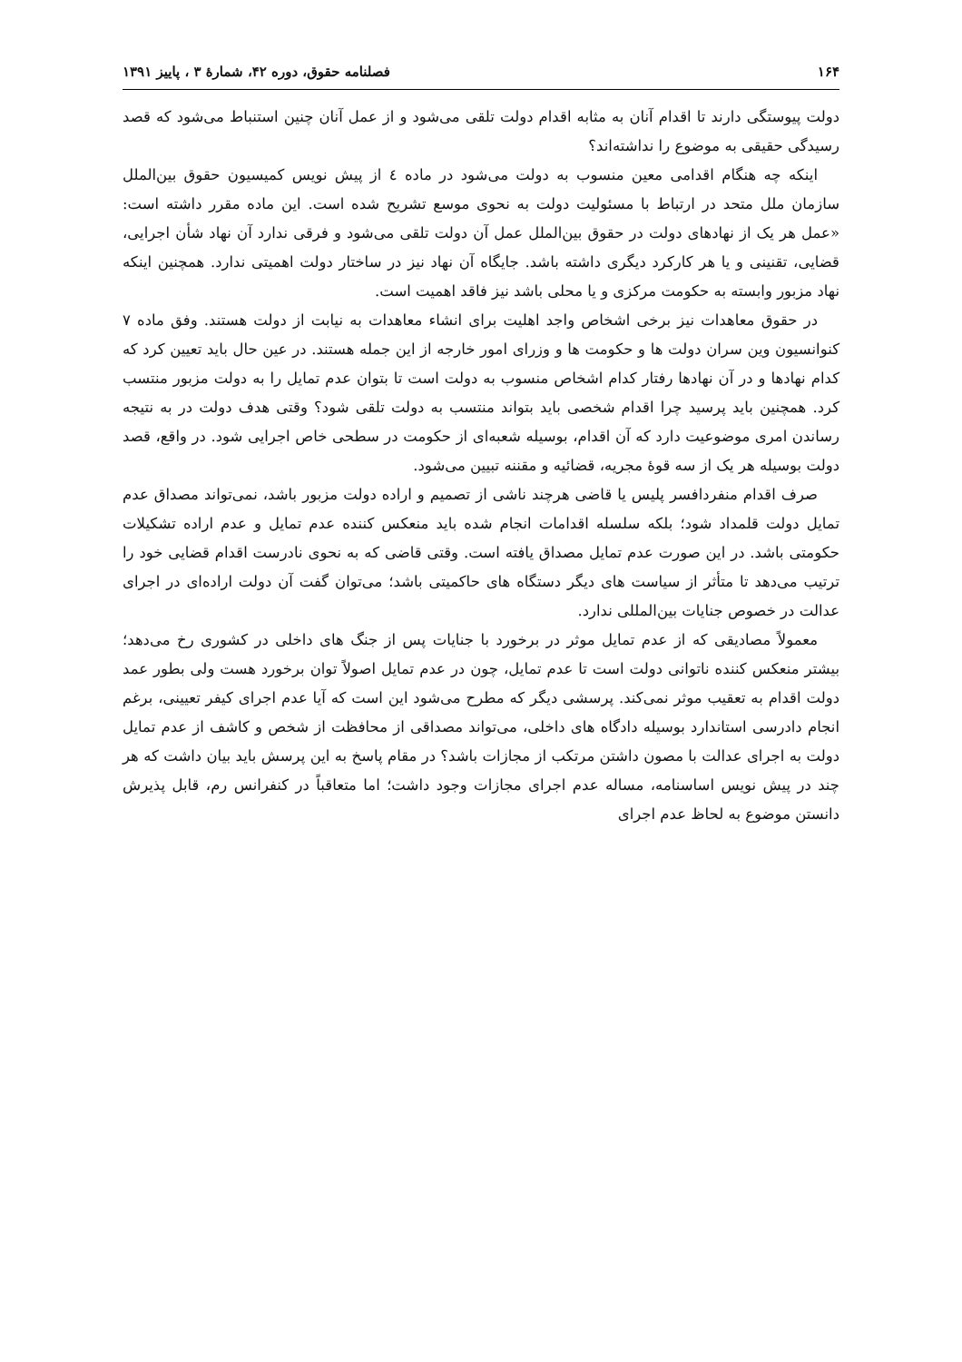۱۶۴ فصلنامه حقوق، دوره ۴۲، شمارهٔ ۳ ، پاییز ۱۳۹۱
دولت پیوستگی دارند تا اقدام آنان به مثابه اقدام دولت تلقی می‌شود و از عمل آنان چنین استنباط می‌شود که قصد رسیدگی حقیقی به موضوع را نداشته‌اند؟
اینکه چه هنگام اقدامی معین منسوب به دولت می‌شود در ماده ٤ از پیش نویس کمیسیون حقوق بین‌الملل سازمان ملل متحد در ارتباط با مسئولیت دولت به نحوی موسع تشریح شده است. این ماده مقرر داشته است: «عمل هر یک از نهادهای دولت در حقوق بین‌الملل عمل آن دولت تلقی می‌شود و فرقی ندارد آن نهاد شأن اجرایی، قضایی، تقنینی و یا هر کارکرد دیگری داشته باشد. جایگاه آن نهاد نیز در ساختار دولت اهمیتی ندارد. همچنین اینکه نهاد مزبور وابسته به حکومت مرکزی و یا محلی باشد نیز فاقد اهمیت است.
در حقوق معاهدات نیز برخی اشخاص واجد اهلیت برای انشاء معاهدات به نیابت از دولت هستند. وفق ماده ۷ کنوانسیون وین سران دولت ها و حکومت ها و وزرای امور خارجه از این جمله هستند. در عین حال باید تعیین کرد که کدام نهادها و در آن نهادها رفتار کدام اشخاص منسوب به دولت است تا بتوان عدم تمایل را به دولت مزبور منتسب کرد. همچنین باید پرسید چرا اقدام شخصی باید بتواند منتسب به دولت تلقی شود؟ وقتی هدف دولت در به نتیجه رساندن امری موضوعیت دارد که آن اقدام، بوسیله شعبه‌ای از حکومت در سطحی خاص اجرایی شود. در واقع، قصد دولت بوسیله هر یک از سه قوهٔ مجریه، قضائیه و مقننه تبیین می‌شود.
صرف اقدام منفردافسر پلیس یا قاضی هرچند ناشی از تصمیم و اراده دولت مزبور باشد، نمی‌تواند مصداق عدم تمایل دولت قلمداد شود؛ بلکه سلسله اقدامات انجام شده باید منعکس کننده عدم تمایل و عدم اراده تشکیلات حکومتی باشد. در این صورت عدم تمایل مصداق یافته است. وقتی قاضی که به نحوی نادرست اقدام قضایی خود را ترتیب می‌دهد تا متأثر از سیاست های دیگر دستگاه های حاکمیتی باشد؛ می‌توان گفت آن دولت اراده‌ای در اجرای عدالت در خصوص جنایات بین‌المللی ندارد.
معمولاً مصادیقی که از عدم تمایل موثر در برخورد با جنایات پس از جنگ های داخلی در کشوری رخ می‌دهد؛ بیشتر منعکس کننده ناتوانی دولت است تا عدم تمایل، چون در عدم تمایل اصولاً توان برخورد هست ولی بطور عمد دولت اقدام به تعقیب موثر نمی‌کند. پرسشی دیگر که مطرح می‌شود این است که آیا عدم اجرای کیفر تعیینی، برغم انجام دادرسی استاندارد بوسیله دادگاه های داخلی، می‌تواند مصداقی از محافظت از شخص و کاشف از عدم تمایل دولت به اجرای عدالت با مصون داشتن مرتکب از مجازات باشد؟ در مقام پاسخ به این پرسش باید بیان داشت که هر چند در پیش نویس اساسنامه، مساله عدم اجرای مجازات وجود داشت؛ اما متعاقباً در کنفرانس رم، قابل پذیرش دانستن موضوع به لحاظ عدم اجرای